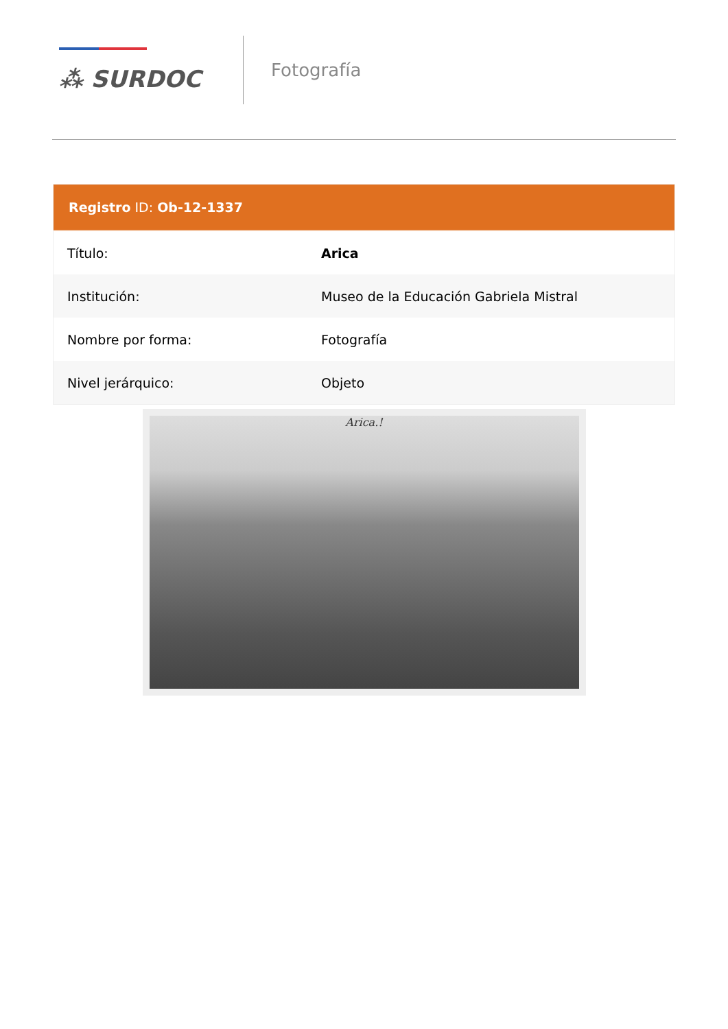⁂ SURDOC
Fotografía
| Registro ID: Ob-12-1337 | |
| --- | --- |
| Título: | Arica |
| Institución: | Museo de la Educación Gabriela Mistral |
| Nombre por forma: | Fotografía |
| Nivel jerárquico: | Objeto |
Arica.!